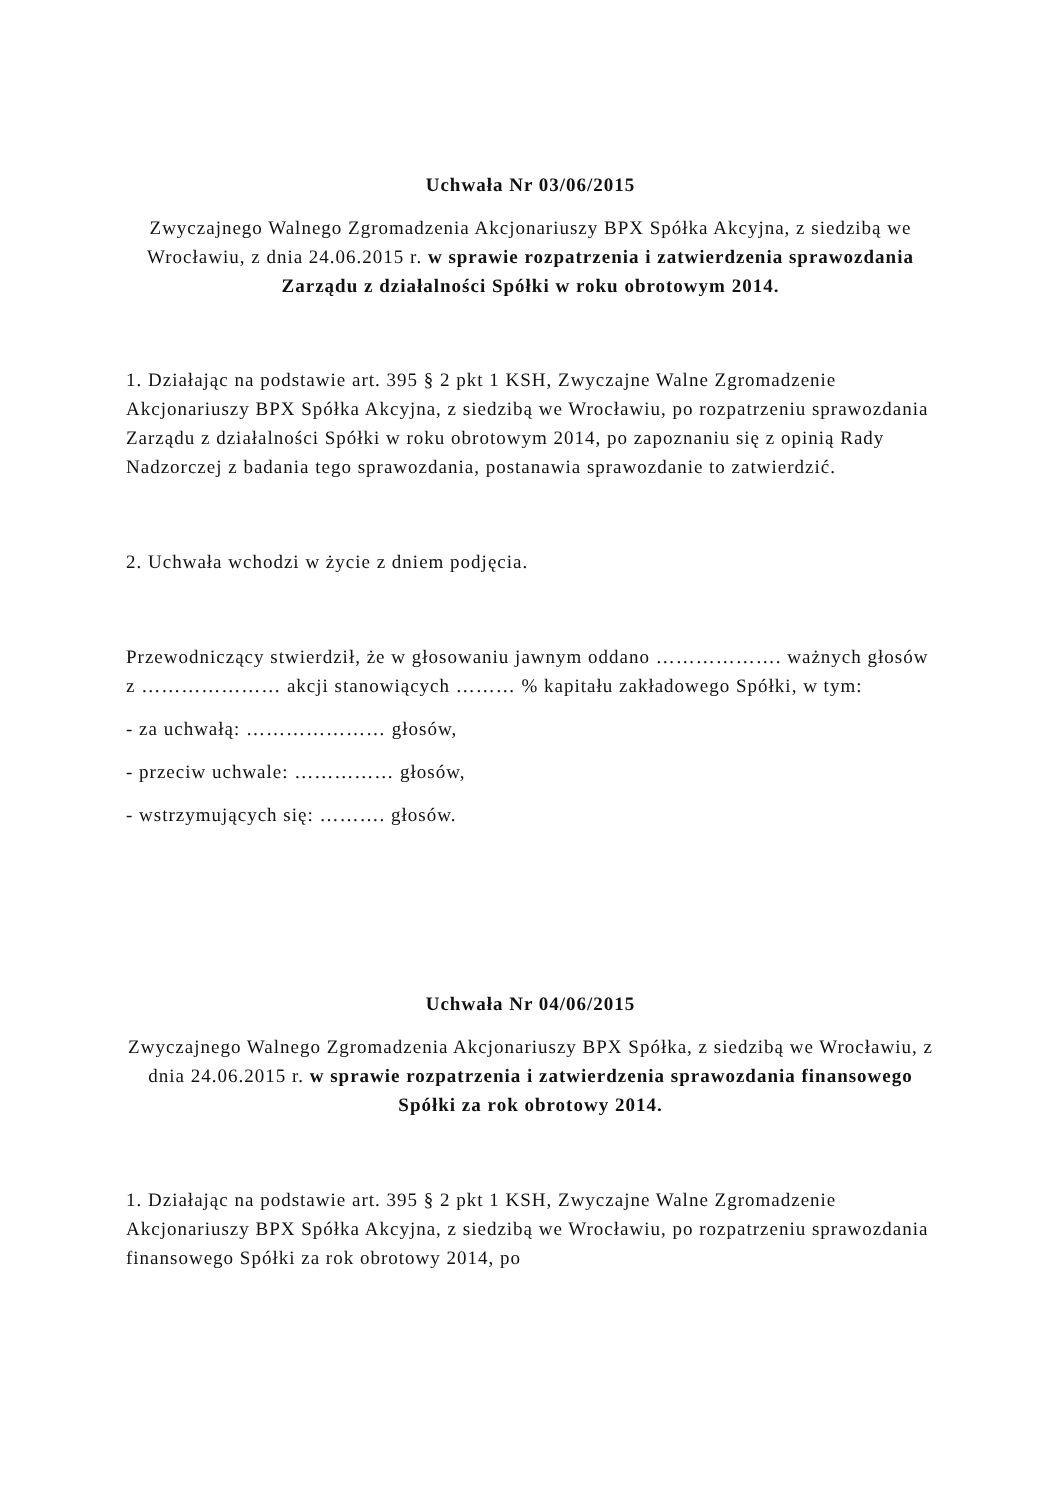Uchwała Nr 03/06/2015
Zwyczajnego Walnego Zgromadzenia Akcjonariuszy BPX Spółka Akcyjna, z siedzibą we Wrocławiu, z dnia 24.06.2015 r. w sprawie rozpatrzenia i zatwierdzenia sprawozdania Zarządu z działalności Spółki w roku obrotowym 2014.
1. Działając na podstawie art. 395 § 2 pkt 1 KSH, Zwyczajne Walne Zgromadzenie Akcjonariuszy BPX Spółka Akcyjna, z siedzibą we Wrocławiu, po rozpatrzeniu sprawozdania Zarządu z działalności Spółki w roku obrotowym 2014, po zapoznaniu się z opinią Rady Nadzorczej z badania tego sprawozdania, postanawia sprawozdanie to zatwierdzić.
2. Uchwała wchodzi w życie z dniem podjęcia.
Przewodniczący stwierdził, że w głosowaniu jawnym oddano ………………. ważnych głosów z ………………… akcji stanowiących ……… % kapitału zakładowego Spółki, w tym:
- za uchwałą: ………………… głosów,
- przeciw uchwale: …………… głosów,
- wstrzymujących się: ………. głosów.
Uchwała Nr 04/06/2015
Zwyczajnego Walnego Zgromadzenia Akcjonariuszy BPX Spółka, z siedzibą we Wrocławiu, z dnia 24.06.2015 r. w sprawie rozpatrzenia i zatwierdzenia sprawozdania finansowego Spółki za rok obrotowy 2014.
1. Działając na podstawie art. 395 § 2 pkt 1 KSH, Zwyczajne Walne Zgromadzenie Akcjonariuszy BPX Spółka Akcyjna, z siedzibą we Wrocławiu, po rozpatrzeniu sprawozdania finansowego Spółki za rok obrotowy 2014, po